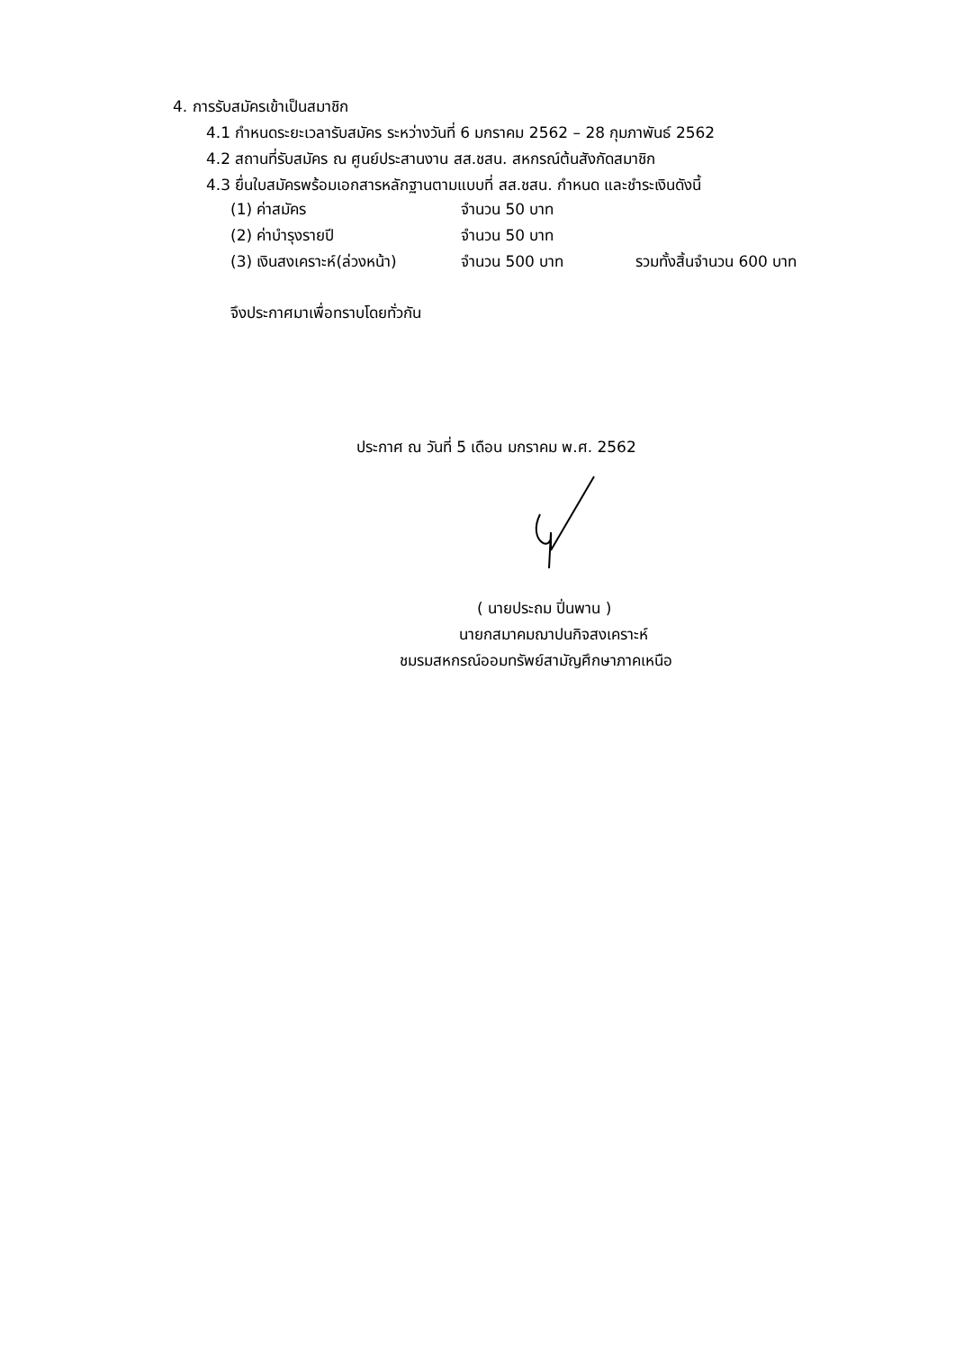4. การรับสมัครเข้าเป็นสมาชิก
4.1 กำหนดระยะเวลารับสมัคร ระหว่างวันที่ 6 มกราคม 2562 – 28 กุมภาพันธ์ 2562
4.2 สถานที่รับสมัคร ณ ศูนย์ประสานงาน สส.ชสน. สหกรณ์ต้นสังกัดสมาชิก
4.3 ยื่นใบสมัครพร้อมเอกสารหลักฐานตามแบบที่ สส.ชสน. กำหนด และชำระเงินดังนี้
| (1) ค่าสมัคร | จำนวน 50 บาท | |
| (2) ค่าบำรุงรายปี | จำนวน 50 บาท | |
| (3) เงินสงเคราะห์(ล่วงหน้า) | จำนวน 500 บาท | รวมทั้งสิ้นจำนวน 600 บาท |
จึงประกาศมาเพื่อทราบโดยทั่วกัน
ประกาศ ณ วันที่ 5 เดือน มกราคม พ.ศ. 2562
( นายประถม ปิ่นพาน )
นายกสมาคมฌาปนกิจสงเคราะห์
ชมรมสหกรณ์ออมทรัพย์สามัญศึกษาภาคเหนือ